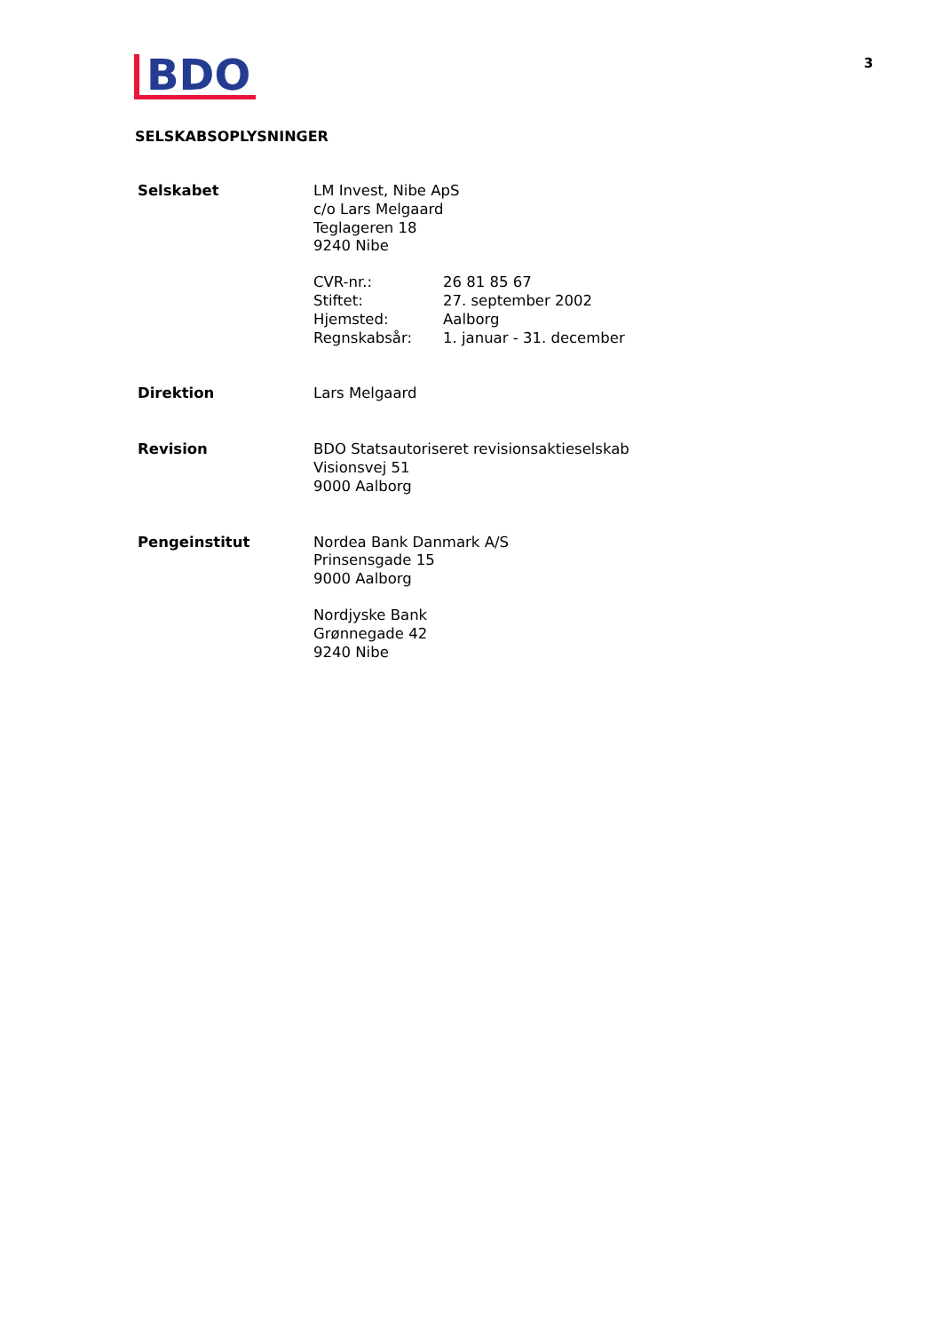BDO
3
SELSKABSOPLYSNINGER
Selskabet LM Invest, Nibe ApS
c/o Lars Melgaard
Teglageren 18
9240 Nibe
| CVR-nr.: | 26 81 85 67 |
| Stiftet: | 27. september 2002 |
| Hjemsted: | Aalborg |
| Regnskabsår: | 1. januar - 31. december |
Direktion Lars Melgaard
Revision BDO Statsautoriseret revisionsaktieselskab
Visionsvej 51
9000 Aalborg
Pengeinstitut Nordea Bank Danmark A/S
Prinsensgade 15
9000 Aalborg
Nordjyske Bank
Grønnegade 42
9240 Nibe